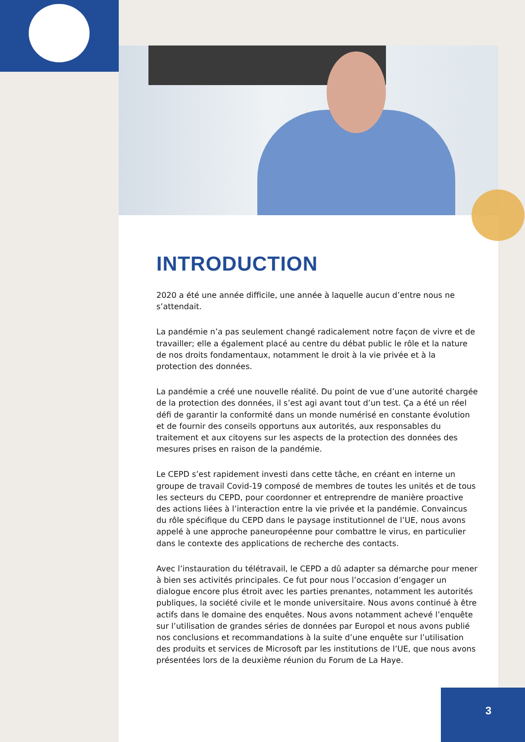INTRODUCTION
2020 a été une année difficile, une année à laquelle aucun d’entre nous ne s’attendait.
La pandémie n’a pas seulement changé radicalement notre façon de vivre et de travailler; elle a également placé au centre du débat public le rôle et la nature de nos droits fondamentaux, notamment le droit à la vie privée et à la protection des données.
La pandémie a créé une nouvelle réalité. Du point de vue d’une autorité chargée de la protection des données, il s’est agi avant tout d’un test. Ça a été un réel défi de garantir la conformité dans un monde numérisé en constante évolution et de fournir des conseils opportuns aux autorités, aux responsables du traitement et aux citoyens sur les aspects de la protection des données des mesures prises en raison de la pandémie.
Le CEPD s’est rapidement investi dans cette tâche, en créant en interne un groupe de travail Covid-19 composé de membres de toutes les unités et de tous les secteurs du CEPD, pour coordonner et entreprendre de manière proactive des actions liées à l’interaction entre la vie privée et la pandémie. Convaincus du rôle spécifique du CEPD dans le paysage institutionnel de l’UE, nous avons appelé à une approche paneuropéenne pour combattre le virus, en particulier dans le contexte des applications de recherche des contacts.
Avec l’instauration du télétravail, le CEPD a dû adapter sa démarche pour mener à bien ses activités principales. Ce fut pour nous l’occasion d’engager un dialogue encore plus étroit avec les parties prenantes, notamment les autorités publiques, la société civile et le monde universitaire. Nous avons continué à être actifs dans le domaine des enquêtes. Nous avons notamment achevé l’enquête sur l’utilisation de grandes séries de données par Europol et nous avons publié nos conclusions et recommandations à la suite d’une enquête sur l’utilisation des produits et services de Microsoft par les institutions de l’UE, que nous avons présentées lors de la deuxième réunion du Forum de La Haye.
3